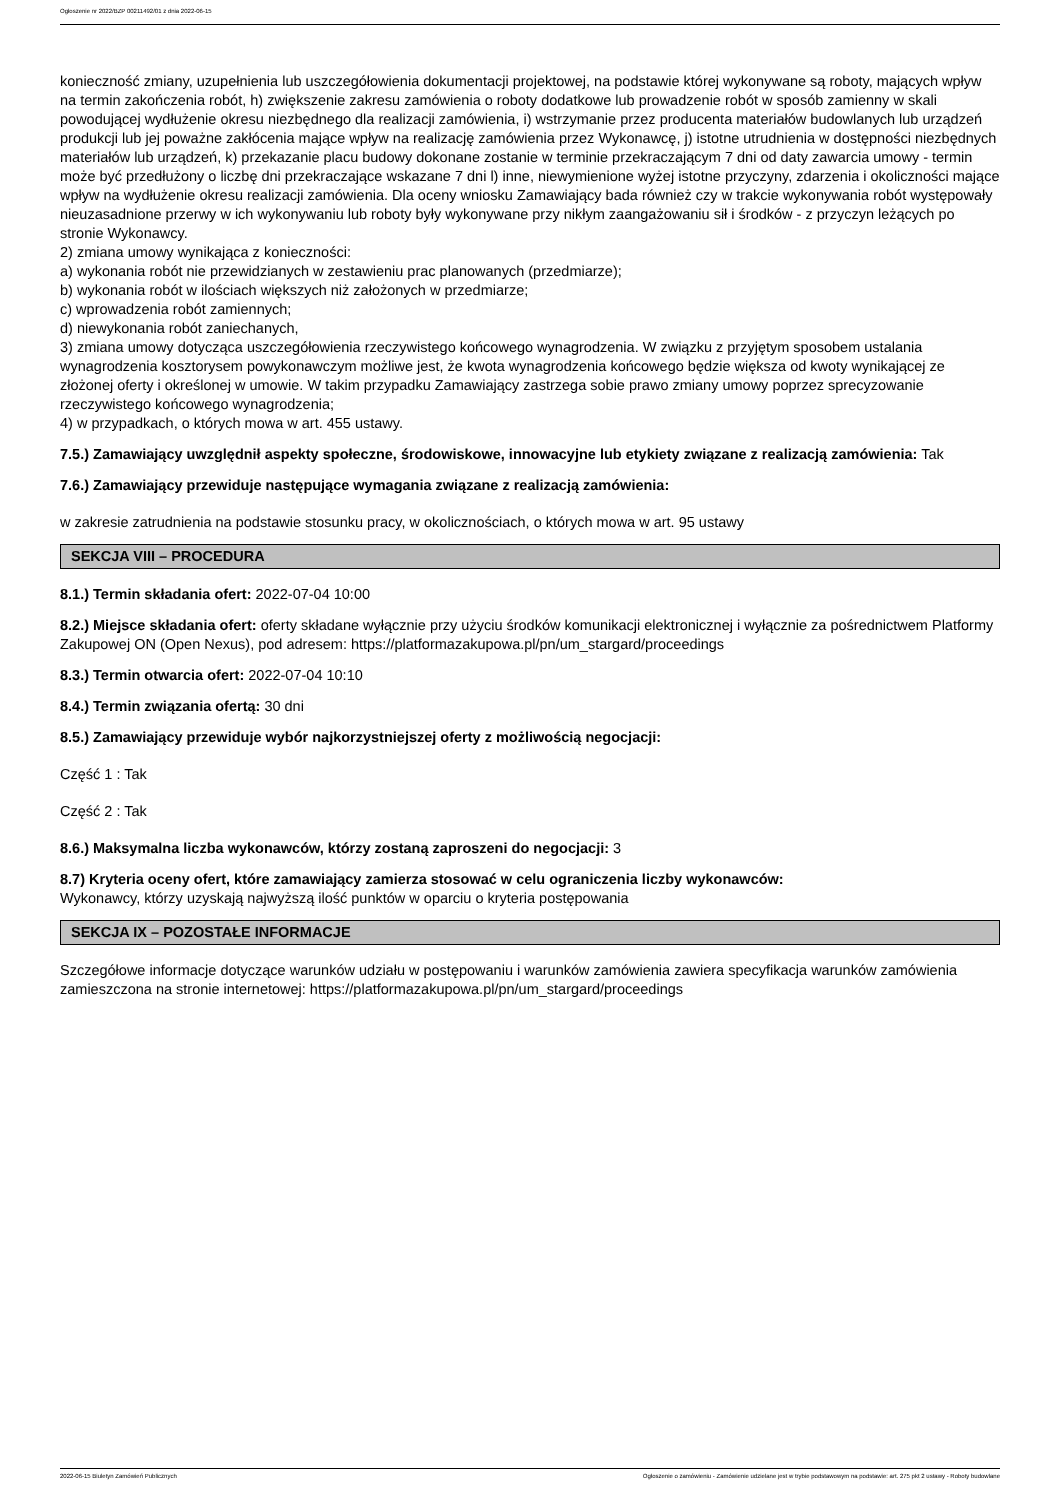Ogłoszenie nr 2022/BZP 00211492/01 z dnia 2022-06-15
konieczność zmiany, uzupełnienia lub uszczegółowienia dokumentacji projektowej, na podstawie której wykonywane są roboty, mających wpływ na termin zakończenia robót, h) zwiększenie zakresu zamówienia o roboty dodatkowe lub prowadzenie robót w sposób zamienny w skali powodującej wydłużenie okresu niezbędnego dla realizacji zamówienia, i) wstrzymanie przez producenta materiałów budowlanych lub urządzeń produkcji lub jej poważne zakłócenia mające wpływ na realizację zamówienia przez Wykonawcę, j) istotne utrudnienia w dostępności niezbędnych materiałów lub urządzeń, k) przekazanie placu budowy dokonane zostanie w terminie przekraczającym 7 dni od daty zawarcia umowy - termin może być przedłużony o liczbę dni przekraczające wskazane 7 dni l) inne, niewymienione wyżej istotne przyczyny, zdarzenia i okoliczności mające wpływ na wydłużenie okresu realizacji zamówienia. Dla oceny wniosku Zamawiający bada również czy w trakcie wykonywania robót występowały nieuzasadnione przerwy w ich wykonywaniu lub roboty były wykonywane przy nikłym zaangażowaniu sił i środków - z przyczyn leżących po stronie Wykonawcy.
2) zmiana umowy wynikająca z konieczności:
a) wykonania robót nie przewidzianych w zestawieniu prac planowanych (przedmiarze);
b) wykonania robót w ilościach większych niż założonych w przedmiarze;
c) wprowadzenia robót zamiennych;
d) niewykonania robót zaniechanych,
3) zmiana umowy dotycząca uszczegółowienia rzeczywistego końcowego wynagrodzenia. W związku z przyjętym sposobem ustalania wynagrodzenia kosztorysem powykonawczym możliwe jest, że kwota wynagrodzenia końcowego będzie większa od kwoty wynikającej ze złożonej oferty i określonej w umowie. W takim przypadku Zamawiający zastrzega sobie prawo zmiany umowy poprzez sprecyzowanie rzeczywistego końcowego wynagrodzenia;
4) w przypadkach, o których mowa w art. 455 ustawy.
7.5.) Zamawiający uwzględnił aspekty społeczne, środowiskowe, innowacyjne lub etykiety związane z realizacją zamówienia: Tak
7.6.) Zamawiający przewiduje następujące wymagania związane z realizacją zamówienia:
w zakresie zatrudnienia na podstawie stosunku pracy, w okolicznościach, o których mowa w art. 95 ustawy
SEKCJA VIII – PROCEDURA
8.1.) Termin składania ofert: 2022-07-04 10:00
8.2.) Miejsce składania ofert: oferty składane wyłącznie przy użyciu środków komunikacji elektronicznej i wyłącznie za pośrednictwem Platformy Zakupowej ON (Open Nexus), pod adresem: https://platformazakupowa.pl/pn/um_stargard/proceedings
8.3.) Termin otwarcia ofert: 2022-07-04 10:10
8.4.) Termin związania ofertą: 30 dni
8.5.) Zamawiający przewiduje wybór najkorzystniejszej oferty z możliwością negocjacji:
Część 1 : Tak
Część 2 : Tak
8.6.) Maksymalna liczba wykonawców, którzy zostaną zaproszeni do negocjacji: 3
8.7) Kryteria oceny ofert, które zamawiający zamierza stosować w celu ograniczenia liczby wykonawców:
Wykonawcy, którzy uzyskają najwyższą ilość punktów w oparciu o kryteria postępowania
SEKCJA IX – POZOSTAŁE INFORMACJE
Szczegółowe informacje dotyczące warunków udziału w postępowaniu i warunków zamówienia zawiera specyfikacja warunków zamówienia zamieszczona na stronie internetowej: https://platformazakupowa.pl/pn/um_stargard/proceedings
2022-06-15 Biuletyn Zamówień Publicznych Ogłoszenie o zamówieniu - Zamówienie udzielane jest w trybie podstawowym na podstawie: art. 275 pkt 2 ustawy - Roboty budowlane